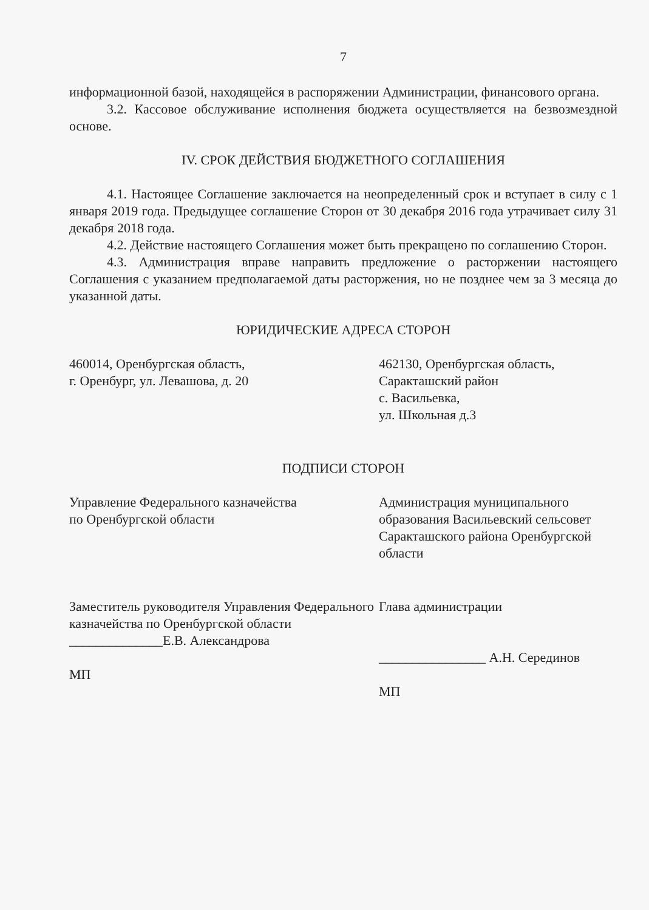7
информационной базой, находящейся в распоряжении Администрации, финансового органа.
3.2. Кассовое обслуживание исполнения бюджета осуществляется на безвозмездной основе.
IV. СРОК ДЕЙСТВИЯ БЮДЖЕТНОГО СОГЛАШЕНИЯ
4.1. Настоящее Соглашение заключается на неопределенный срок и вступает в силу с 1 января 2019 года. Предыдущее соглашение Сторон от 30 декабря 2016 года утрачивает силу 31 декабря 2018 года.
4.2. Действие настоящего Соглашения может быть прекращено по соглашению Сторон.
4.3. Администрация вправе направить предложение о расторжении настоящего Соглашения с указанием предполагаемой даты расторжения, но не позднее чем за 3 месяца до указанной даты.
ЮРИДИЧЕСКИЕ АДРЕСА СТОРОН
460014, Оренбургская область,
г. Оренбург, ул. Левашова, д. 20
462130, Оренбургская область,
Саракташский район
с. Васильевка,
ул. Школьная д.3
ПОДПИСИ СТОРОН
Управление Федерального казначейства
по Оренбургской области
Администрация муниципального образования Васильевский сельсовет Саракташского района Оренбургской области
Заместитель руководителя Управления Федерального казначейства по Оренбургской области
______________Е.В. Александрова
МП
Глава администрации
________________ А.Н. Серединов
МП